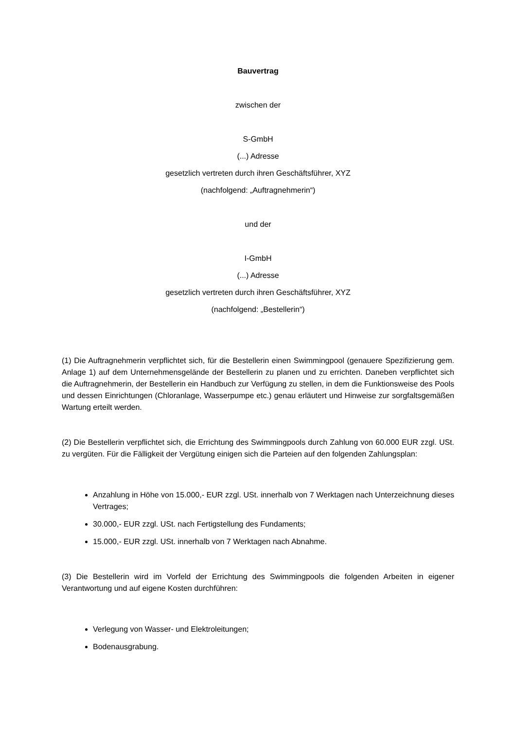Bauvertrag
zwischen der
S-GmbH
(...) Adresse
gesetzlich vertreten durch ihren Geschäftsführer, XYZ
(nachfolgend: „Auftragnehmerin“)
und der
I-GmbH
(...) Adresse
gesetzlich vertreten durch ihren Geschäftsführer, XYZ
(nachfolgend: „Bestellerin“)
(1) Die Auftragnehmerin verpflichtet sich, für die Bestellerin einen Swimmingpool (genauere Spezifizierung gem. Anlage 1) auf dem Unternehmensgelände der Bestellerin zu planen und zu errichten. Daneben verpflichtet sich die Auftragnehmerin, der Bestellerin ein Handbuch zur Verfügung zu stellen, in dem die Funktionsweise des Pools und dessen Einrichtungen (Chloranlage, Wasserpumpe etc.) genau erläutert und Hinweise zur sorgfaltsgemäßen Wartung erteilt werden.
(2) Die Bestellerin verpflichtet sich, die Errichtung des Swimmingpools durch Zahlung von 60.000 EUR zzgl. USt. zu vergüten. Für die Fälligkeit der Vergütung einigen sich die Parteien auf den folgenden Zahlungsplan:
Anzahlung in Höhe von 15.000,- EUR zzgl. USt. innerhalb von 7 Werktagen nach Unterzeichnung dieses Vertrages;
30.000,- EUR zzgl. USt. nach Fertigstellung des Fundaments;
15.000,- EUR zzgl. USt. innerhalb von 7 Werktagen nach Abnahme.
(3) Die Bestellerin wird im Vorfeld der Errichtung des Swimmingpools die folgenden Arbeiten in eigener Verantwortung und auf eigene Kosten durchführen:
Verlegung von Wasser- und Elektroleitungen;
Bodenausgrabung.